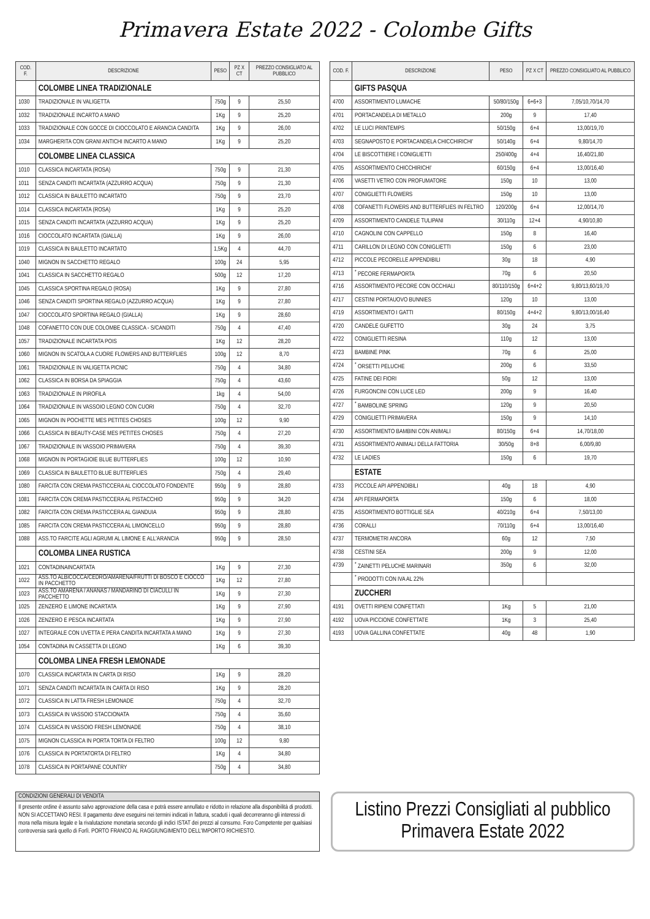Primavera Estate 2022 - Colombe Gifts
| COD. F. | DESCRIZIONE | PESO | PZ X CT | PREZZO CONSIGLIATO AL PUBBLICO |
| --- | --- | --- | --- | --- |
| | COLOMBE LINEA TRADIZIONALE | | | |
| 1030 | TRADIZIONALE IN VALIGETTA | 750g | 9 | 25,50 |
| 1032 | TRADIZIONALE INCARTO A MANO | 1Kg | 9 | 25,20 |
| 1033 | TRADIZIONALE CON GOCCE DI CIOCCOLATO E ARANCIA CANDITA | 1Kg | 9 | 26,00 |
| 1034 | MARGHERITA CON GRANI ANTICHI INCARTO A MANO | 1Kg | 9 | 25,20 |
| | COLOMBE LINEA CLASSICA | | | |
| 1010 | CLASSICA INCARTATA (ROSA) | 750g | 9 | 21,30 |
| 1011 | SENZA CANDITI INCARTATA (AZZURRO ACQUA) | 750g | 9 | 21,30 |
| 1012 | CLASSICA IN BAULETTO INCARTATO | 750g | 9 | 23,70 |
| 1014 | CLASSICA INCARTATA (ROSA) | 1Kg | 9 | 25,20 |
| 1015 | SENZA CANDITI INCARTATA (AZZURRO ACQUA) | 1Kg | 9 | 25,20 |
| 1016 | CIOCCOLATO INCARTATA (GIALLA) | 1Kg | 9 | 26,00 |
| 1019 | CLASSICA IN BAULETTO INCARTATO | 1,5Kg | 4 | 44,70 |
| 1040 | MIGNON IN SACCHETTO REGALO | 100g | 24 | 5,95 |
| 1041 | CLASSICA IN SACCHETTO REGALO | 500g | 12 | 17,20 |
| 1045 | CLASSICA SPORTINA REGALO (ROSA) | 1Kg | 9 | 27,80 |
| 1046 | SENZA CANDITI SPORTINA REGALO (AZZURRO ACQUA) | 1Kg | 9 | 27,80 |
| 1047 | CIOCCOLATO SPORTINA REGALO (GIALLA) | 1Kg | 9 | 28,60 |
| 1048 | COFANETTO CON DUE COLOMBE CLASSICA - S/CANDITI | 750g | 4 | 47,40 |
| 1057 | TRADIZIONALE INCARTATA POIS | 1Kg | 12 | 28,20 |
| 1060 | MIGNON IN SCATOLA A CUORE FLOWERS AND BUTTERFLIES | 100g | 12 | 8,70 |
| 1061 | TRADIZIONALE IN VALIGETTA PICNIC | 750g | 4 | 34,80 |
| 1062 | CLASSICA IN BORSA DA SPIAGGIA | 750g | 4 | 43,60 |
| 1063 | TRADIZIONALE IN PIROFILA | 1kg | 4 | 54,00 |
| 1064 | TRADIZIONALE IN VASSOIO LEGNO CON CUORI | 750g | 4 | 32,70 |
| 1065 | MIGNON IN POCHETTE MES PETITES CHOSES | 100g | 12 | 9,90 |
| 1066 | CLASSICA IN BEAUTY-CASE MES PETITES CHOSES | 750g | 4 | 27,20 |
| 1067 | TRADIZIONALE IN VASSOIO PRIMAVERA | 750g | 4 | 39,30 |
| 1068 | MIGNON IN PORTAGIOIE BLUE BUTTERFLIES | 100g | 12 | 10,90 |
| 1069 | CLASSICA IN BAULETTO BLUE BUTTERFLIES | 750g | 4 | 29,40 |
| 1080 | FARCITA CON CREMA PASTICCERA AL CIOCCOLATO FONDENTE | 950g | 9 | 28,80 |
| 1081 | FARCITA CON CREMA PASTICCERA AL PISTACCHIO | 950g | 9 | 34,20 |
| 1082 | FARCITA CON CREMA PASTICCERA AL GIANDUIA | 950g | 9 | 28,80 |
| 1085 | FARCITA CON CREMA PASTICCERA AL LIMONCELLO | 950g | 9 | 28,80 |
| 1088 | ASS.TO FARCITE AGLI AGRUMI AL LIMONE E ALL'ARANCIA | 950g | 9 | 28,50 |
| | COLOMBA LINEA RUSTICA | | | |
| 1021 | CONTADINAINCARTATA | 1Kg | 9 | 27,30 |
| 1022 | ASS.TO ALBICOCCA/CEDRO/AMARENA/FRUTTI DI BOSCO E CIOCCO IN PACCHETTO | 1Kg | 12 | 27,80 |
| 1023 | ASS.TO AMARENA / ANANAS / MANDARINO DI CIACULLI IN PACCHETTO | 1Kg | 9 | 27,30 |
| 1025 | ZENZERO E LIMONE INCARTATA | 1Kg | 9 | 27,90 |
| 1026 | ZENZERO E PESCA INCARTATA | 1Kg | 9 | 27,90 |
| 1027 | INTEGRALE CON UVETTA E PERA CANDITA INCARTATA A MANO | 1Kg | 9 | 27,30 |
| 1054 | CONTADINA IN CASSETTA DI LEGNO | 1Kg | 6 | 39,30 |
| | COLOMBA LINEA FRESH LEMONADE | | | |
| 1070 | CLASSICA INCARTATA IN CARTA DI RISO | 1Kg | 9 | 28,20 |
| 1071 | SENZA CANDITI INCARTATA IN CARTA DI RISO | 1Kg | 9 | 28,20 |
| 1072 | CLASSICA IN LATTA FRESH LEMONADE | 750g | 4 | 32,70 |
| 1073 | CLASSICA IN VASSOIO STACCIONATA | 750g | 4 | 35,60 |
| 1074 | CLASSICA IN VASSOIO FRESH LEMONADE | 750g | 4 | 38,10 |
| 1075 | MIGNON CLASSICA IN PORTA TORTA DI FELTRO | 100g | 12 | 9,80 |
| 1076 | CLASSICA IN PORTATORTA DI FELTRO | 1Kg | 4 | 34,80 |
| 1078 | CLASSICA IN PORTAPANE COUNTRY | 750g | 4 | 34,80 |
| COD. F. | DESCRIZIONE | PESO | PZ X CT | PREZZO CONSIGLIATO AL PUBBLICO |
| --- | --- | --- | --- | --- |
| | GIFTS PASQUA | | | |
| 4700 | ASSORTIMENTO LUMACHE | 50/80/150g | 6+6+3 | 7,05/10,70/14,70 |
| 4701 | PORTACANDELA DI METALLO | 200g | 9 | 17,40 |
| 4702 | LE LUCI PRINTEMPS | 50/150g | 6+4 | 13,00/19,70 |
| 4703 | SEGNAPOSTO E PORTACANDELA CHICCHIRICHI' | 50/140g | 6+4 | 9,80/14,70 |
| 4704 | LE BISCOTTIERE I CONIGLIETTI | 250/400g | 4+4 | 16,40/21,80 |
| 4705 | ASSORTIMENTO CHICCHIRICHI' | 60/150g | 6+4 | 13,00/16,40 |
| 4706 | VASETTI VETRO CON PROFUMATORE | 150g | 10 | 13,00 |
| 4707 | CONIGLIETTI FLOWERS | 150g | 10 | 13,00 |
| 4708 | COFANETTI FLOWERS AND BUTTERFLIES IN FELTRO | 120/200g | 6+4 | 12,00/14,70 |
| 4709 | ASSORTIMENTO CANDELE TULIPANI | 30/110g | 12+4 | 4,90/10,80 |
| 4710 | CAGNOLINI CON CAPPELLO | 150g | 8 | 16,40 |
| 4711 | CARILLON DI LEGNO CON CONIGLIETTI | 150g | 6 | 23,00 |
| 4712 | PICCOLE PECORELLE APPENDIBILI | 30g | 18 | 4,90 |
| 4713 | <sup>*</sup> PECORE FERMAPORTA | 70g | 6 | 20,50 |
| 4716 | ASSORTIMENTO PECORE CON OCCHIALI | 80/110/150g | 6+4+2 | 9,80/13,60/19,70 |
| 4717 | CESTINI PORTAUOVO BUNNIES | 120g | 10 | 13,00 |
| 4719 | ASSORTIMENTO I GATTI | 80/150g | 4+4+2 | 9,80/13,00/16,40 |
| 4720 | CANDELE GUFETTO | 30g | 24 | 3,75 |
| 4722 | CONIGLIETTI RESINA | 110g | 12 | 13,00 |
| 4723 | BAMBINE PINK | 70g | 6 | 25,00 |
| 4724 | <sup>*</sup> ORSETTI PELUCHE | 200g | 6 | 33,50 |
| 4725 | FATINE DEI FIORI | 50g | 12 | 13,00 |
| 4726 | FURGONCINI CON LUCE LED | 200g | 9 | 16,40 |
| 4727 | <sup>*</sup> BAMBOLINE SPRING | 120g | 9 | 20,50 |
| 4729 | CONIGLIETTI PRIMAVERA | 150g | 9 | 14,10 |
| 4730 | ASSORTIMENTO BAMBINI CON ANIMALI | 80/150g | 6+4 | 14,70/18,00 |
| 4731 | ASSORTIMENTO ANIMALI DELLA FATTORIA | 30/50g | 8+8 | 6,00/9,80 |
| 4732 | LE LADIES | 150g | 6 | 19,70 |
| | ESTATE | | | |
| 4733 | PICCOLE API APPENDIBILI | 40g | 18 | 4,90 |
| 4734 | API FERMAPORTA | 150g | 6 | 18,00 |
| 4735 | ASSORTIMENTO BOTTIGLIE SEA | 40/210g | 6+4 | 7,50/13,00 |
| 4736 | CORALLI | 70/110g | 6+4 | 13,00/16,40 |
| 4737 | TERMOMETRI ANCORA | 60g | 12 | 7,50 |
| 4738 | CESTINI SEA | 200g | 9 | 12,00 |
| 4739 | <sup>*</sup> ZAINETTI PELUCHE MARINARI | 350g | 6 | 32,00 |
| | <sup>*</sup> PRODOTTI CON IVA AL 22% | | | |
| | ZUCCHERI | | | |
| 4191 | OVETTI RIPIENI CONFETTATI | 1Kg | 5 | 21,00 |
| 4192 | UOVA PICCIONE CONFETTATE | 1Kg | 3 | 25,40 |
| 4193 | UOVA GALLINA CONFETTATE | 40g | 48 | 1,90 |
CONDIZIONI GENERALI DI VENDITA
Il presente ordine è assunto salvo approvazione della casa e potrà essere annullato e ridotto in relazione alla disponibilità di prodotti. NON SI ACCETTANO RESI. Il pagamento deve eseguirsi nei termini indicati in fattura, scaduti i quali decorreranno gli interessi di mora nella misura legale e la rivalutazione monetaria secondo gli indici ISTAT dei prezzi al consumo. Foro Competente per qualsiasi controversia sarà quello di Forlì. PORTO FRANCO AL RAGGIUNGIMENTO DELL'IMPORTO RICHIESTO.
Listino Prezzi Consigliati al pubblico
Primavera Estate 2022